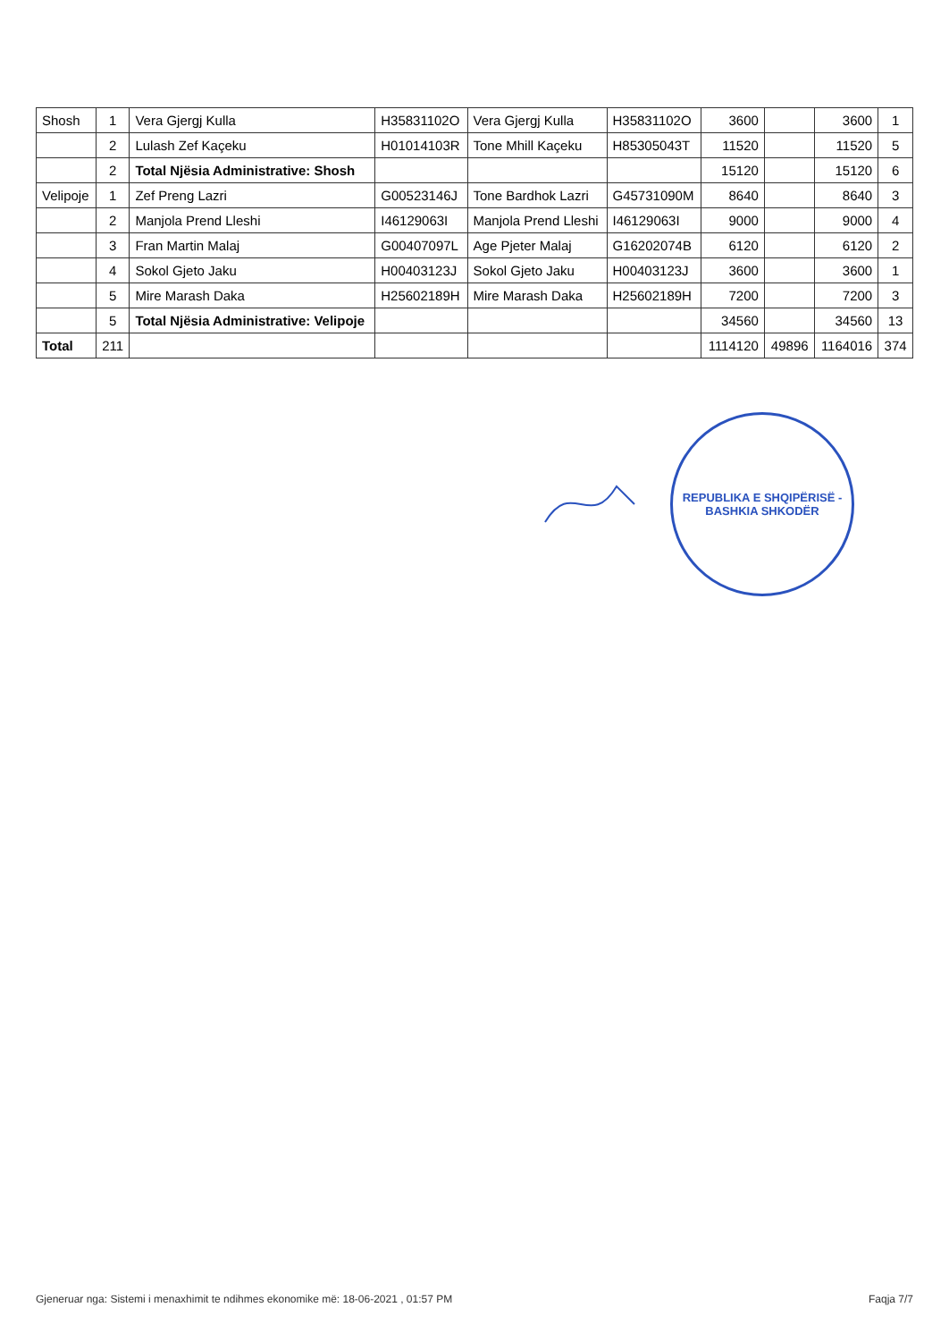| Shosh | 1 | Vera Gjergj Kulla | H35831102O | Vera Gjergj Kulla | H35831102O | 3600 | | 3600 | 1 |
| | 2 | Lulash Zef Kaçeku | H01014103R | Tone Mhill Kaçeku | H85305043T | 11520 | | 11520 | 5 |
| | 2 | Total Njësia Administrative: Shosh | | | | 15120 | | 15120 | 6 |
| Velipoje | 1 | Zef Preng Lazri | G00523146J | Tone Bardhok Lazri | G45731090M | 8640 | | 8640 | 3 |
| | 2 | Manjola Prend Lleshi | I46129063I | Manjola Prend Lleshi | I46129063I | 9000 | | 9000 | 4 |
| | 3 | Fran Martin Malaj | G00407097L | Age Pjeter Malaj | G16202074B | 6120 | | 6120 | 2 |
| | 4 | Sokol Gjeto Jaku | H00403123J | Sokol Gjeto Jaku | H00403123J | 3600 | | 3600 | 1 |
| | 5 | Mire Marash Daka | H25602189H | Mire Marash Daka | H25602189H | 7200 | | 7200 | 3 |
| | 5 | Total Njësia Administrative: Velipoje | | | | 34560 | | 34560 | 13 |
| Total | 211 | | | | | 1114120 | 49896 | 1164016 | 374 |
REPUBLIKA E SHQIPËRISË - BASHKIA SHKODËR
Gjeneruar nga: Sistemi i menaxhimit te ndihmes ekonomike më: 18-06-2021 , 01:57 PM Faqja 7/7